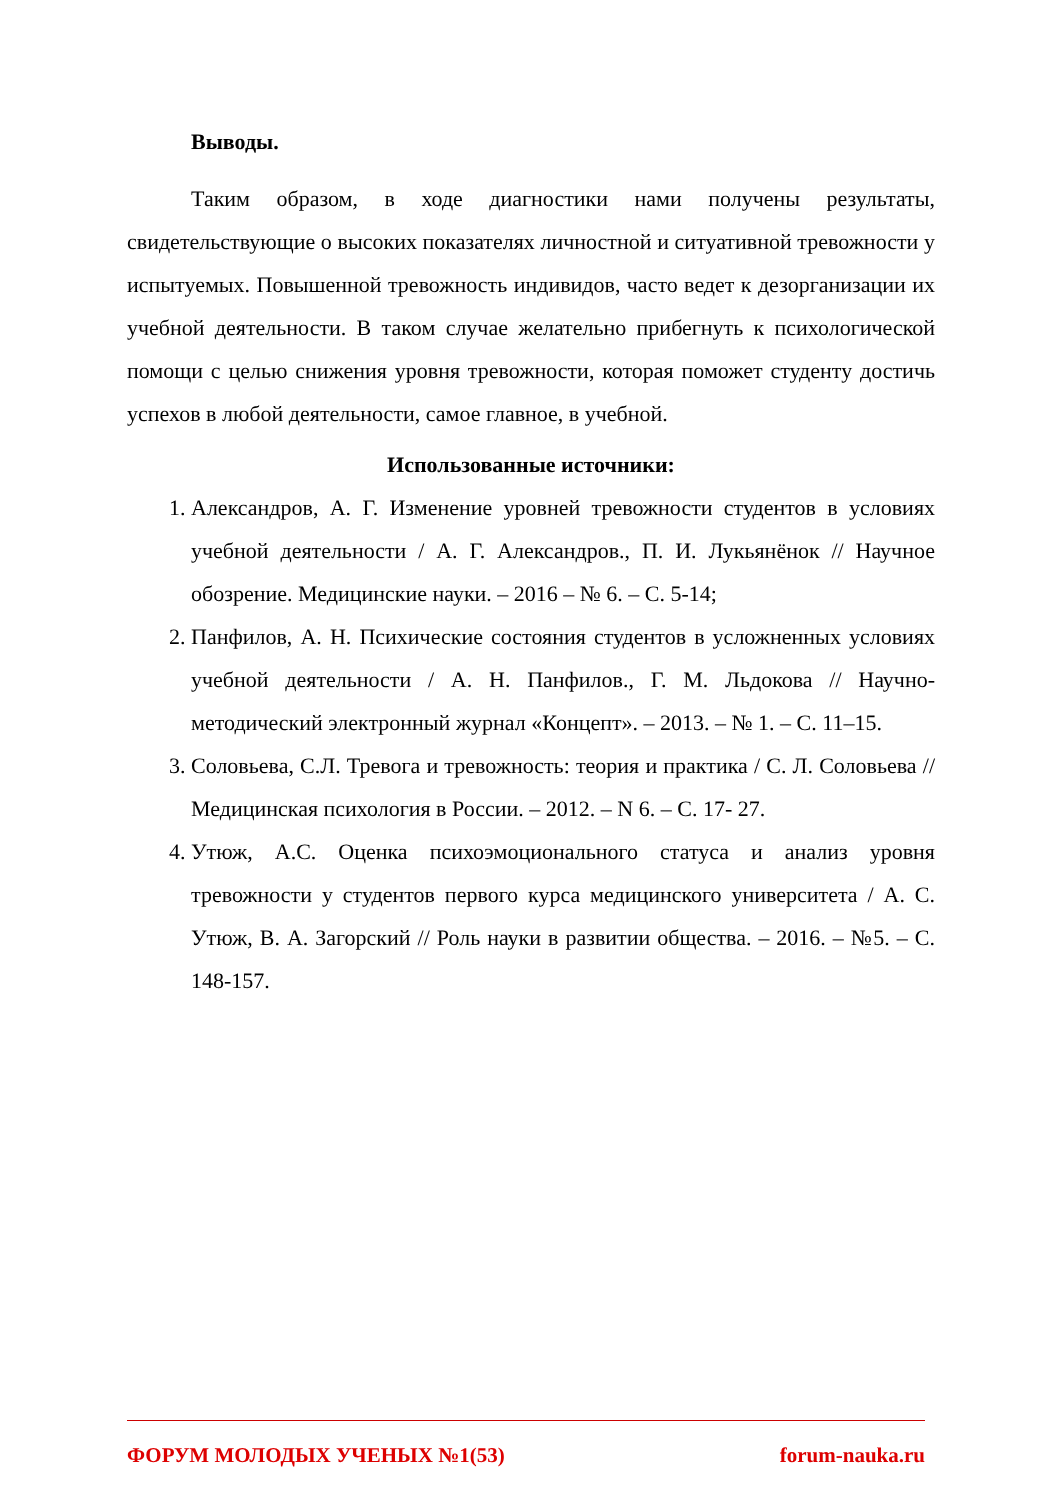Выводы.
Таким образом, в ходе диагностики нами получены результаты, свидетельствующие о высоких показателях личностной и ситуативной тревожности у испытуемых. Повышенной тревожность индивидов, часто ведет к дезорганизации их учебной деятельности. В таком случае желательно прибегнуть к психологической помощи с целью снижения уровня тревожности, которая поможет студенту достичь успехов в любой деятельности, самое главное, в учебной.
Использованные источники:
1. Александров, А. Г. Изменение уровней тревожности студентов в условиях учебной деятельности / А. Г. Александров., П. И. Лукьянёнок // Научное обозрение. Медицинские науки. – 2016 – № 6. – С. 5-14;
2. Панфилов, А. Н. Психические состояния студентов в усложненных условиях учебной деятельности / А. Н. Панфилов., Г. М. Льдокова // Научно-методический электронный журнал «Концепт». – 2013. – № 1. – С. 11–15.
3. Соловьева, С.Л. Тревога и тревожность: теория и практика / С. Л. Соловьева // Медицинская психология в России. – 2012. – N 6. – С. 17- 27.
4. Утюж, А.С. Оценка психоэмоционального статуса и анализ уровня тревожности у студентов первого курса медицинского университета / А. С. Утюж, В. А. Загорский // Роль науки в развитии общества. – 2016. – №5. – С. 148-157.
ФОРУМ МОЛОДЫХ УЧЕНЫХ №1(53) forum-nauka.ru